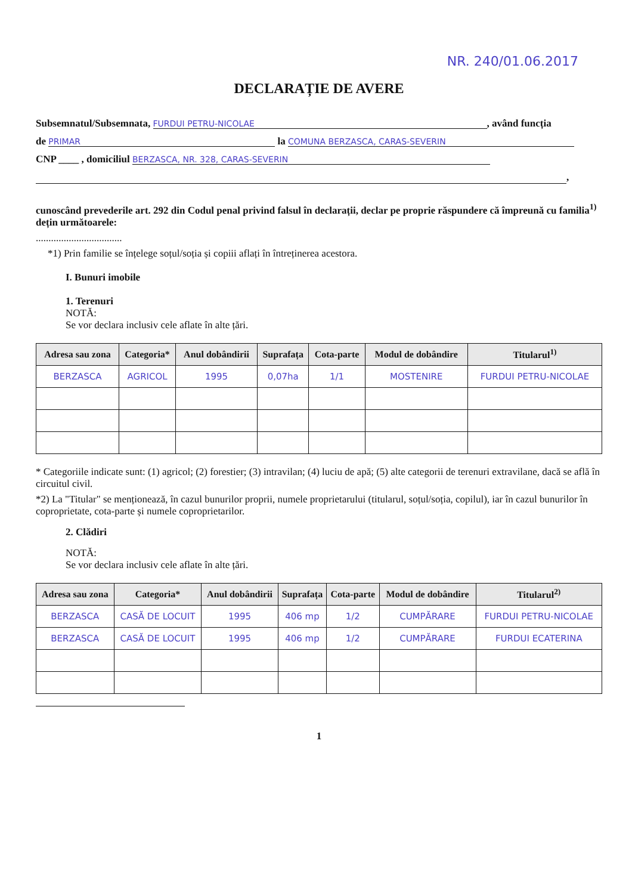NR. 240/01.06.2017
DECLARAȚIE DE AVERE
Subsemnatul/Subsemnata, FURDUI PETRU-NICOLAE, având funcția
de PRIMAR la COMUNA BERZASCA, CARAS-SEVERIN
CNP ____ , domiciliul BERZASCA, NR. 328, CARAS-SEVERIN
,
cunoscând prevederile art. 292 din Codul penal privind falsul în declarații, declar pe proprie răspundere că împreună cu familia<sup>1)</sup> dețin următoarele:
..................................
*1) Prin familie se înțelege soțul/soția și copiii aflați în întreținerea acestora.
I. Bunuri imobile
1. Terenuri
NOTĂ:
Se vor declara inclusiv cele aflate în alte țări.
| Adresa sau zona | Categoria* | Anul dobândirii | Suprafața | Cota-parte | Modul de dobândire | Titularul<sup>1)</sup> |
| --- | --- | --- | --- | --- | --- | --- |
| BERZASCA | AGRICOL | 1995 | 0,07ha | 1/1 | MOSTENIRE | FURDUI PETRU-NICOLAE |
* Categoriile indicate sunt: (1) agricol; (2) forestier; (3) intravilan; (4) luciu de apă; (5) alte categorii de terenuri extravilane, dacă se află în circuitul civil.
*2) La "Titular" se menționează, în cazul bunurilor proprii, numele proprietarului (titularul, soțul/soția, copilul), iar în cazul bunurilor în coproprietate, cota-parte și numele coproprietarilor.
2. Clădiri
NOTĂ:
Se vor declara inclusiv cele aflate în alte țări.
| Adresa sau zona | Categoria* | Anul dobândirii | Suprafața | Cota-parte | Modul de dobândire | Titularul<sup>2)</sup> |
| --- | --- | --- | --- | --- | --- | --- |
| BERZASCA | CASĂ DE LOCUIT | 1995 | 406 mp | 1/2 | CUMPĂRARE | FURDUI PETRU-NICOLAE |
| BERZASCA | CASĂ DE LOCUIT | 1995 | 406 mp | 1/2 | CUMPĂRARE | FURDUI ECATERINA |
1